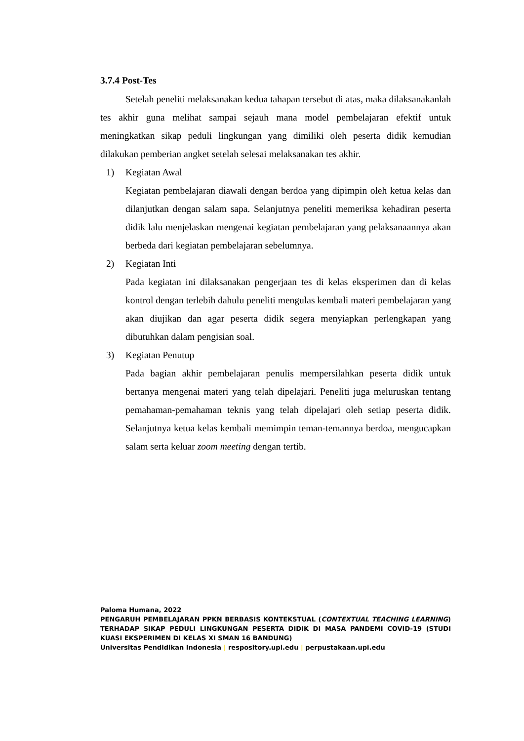3.7.4 Post-Tes
Setelah peneliti melaksanakan kedua tahapan tersebut di atas, maka dilaksanakanlah tes akhir guna melihat sampai sejauh mana model pembelajaran efektif untuk meningkatkan sikap peduli lingkungan yang dimiliki oleh peserta didik kemudian dilakukan pemberian angket setelah selesai melaksanakan tes akhir.
1) Kegiatan Awal
Kegiatan pembelajaran diawali dengan berdoa yang dipimpin oleh ketua kelas dan dilanjutkan dengan salam sapa. Selanjutnya peneliti memeriksa kehadiran peserta didik lalu menjelaskan mengenai kegiatan pembelajaran yang pelaksanaannya akan berbeda dari kegiatan pembelajaran sebelumnya.
2) Kegiatan Inti
Pada kegiatan ini dilaksanakan pengerjaan tes di kelas eksperimen dan di kelas kontrol dengan terlebih dahulu peneliti mengulas kembali materi pembelajaran yang akan diujikan dan agar peserta didik segera menyiapkan perlengkapan yang dibutuhkan dalam pengisian soal.
3) Kegiatan Penutup
Pada bagian akhir pembelajaran penulis mempersilahkan peserta didik untuk bertanya mengenai materi yang telah dipelajari. Peneliti juga meluruskan tentang pemahaman-pemahaman teknis yang telah dipelajari oleh setiap peserta didik. Selanjutnya ketua kelas kembali memimpin teman-temannya berdoa, mengucapkan salam serta keluar zoom meeting dengan tertib.
Paloma Humana, 2022
PENGARUH PEMBELAJARAN PPKN BERBASIS KONTEKSTUAL (CONTEXTUAL TEACHING LEARNING) TERHADAP SIKAP PEDULI LINGKUNGAN PESERTA DIDIK DI MASA PANDEMI COVID-19 (STUDI KUASI EKSPERIMEN DI KELAS XI SMAN 16 BANDUNG)
Universitas Pendidikan Indonesia | respository.upi.edu | perpustakaan.upi.edu